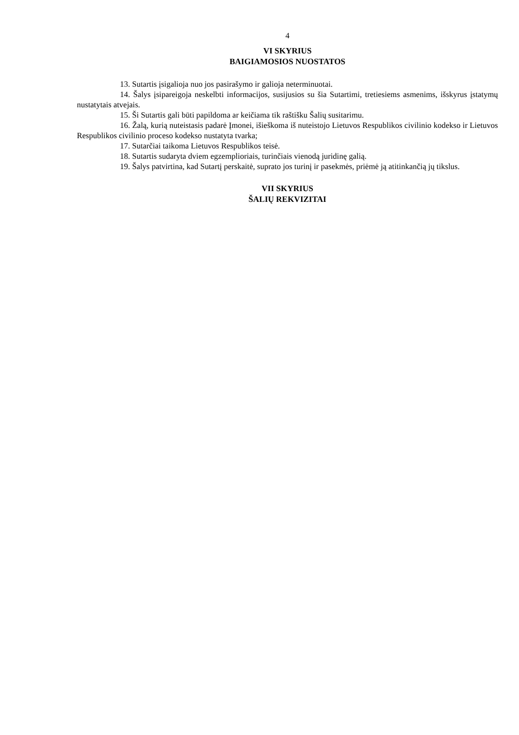4
VI SKYRIUS
BAIGIAMOSIOS NUOSTATOS
13. Sutartis įsigalioja nuo jos pasirašymo ir galioja neterminuotai.
14. Šalys įsipareigoja neskelbti informacijos, susijusios su šia Sutartimi, tretiesiems asmenims, išskyrus įstatymų nustatytais atvejais.
15. Ši Sutartis gali būti papildoma ar keičiama tik raštišku Šalių susitarimu.
16. Žalą, kurią nuteistasis padarė Įmonei, išieškoma iš nuteistojo Lietuvos Respublikos civilinio kodekso ir Lietuvos Respublikos civilinio proceso kodekso nustatyta tvarka;
17. Sutarčiai taikoma Lietuvos Respublikos teisė.
18. Sutartis sudaryta dviem egzemplioriais, turinčiais vienodą juridinę galią.
19. Šalys patvirtina, kad Sutartį perskaitė, suprato jos turinį ir pasekmės, priėmė ją atitinkančią jų tikslus.
VII SKYRIUS
ŠALIŲ REKVIZITAI